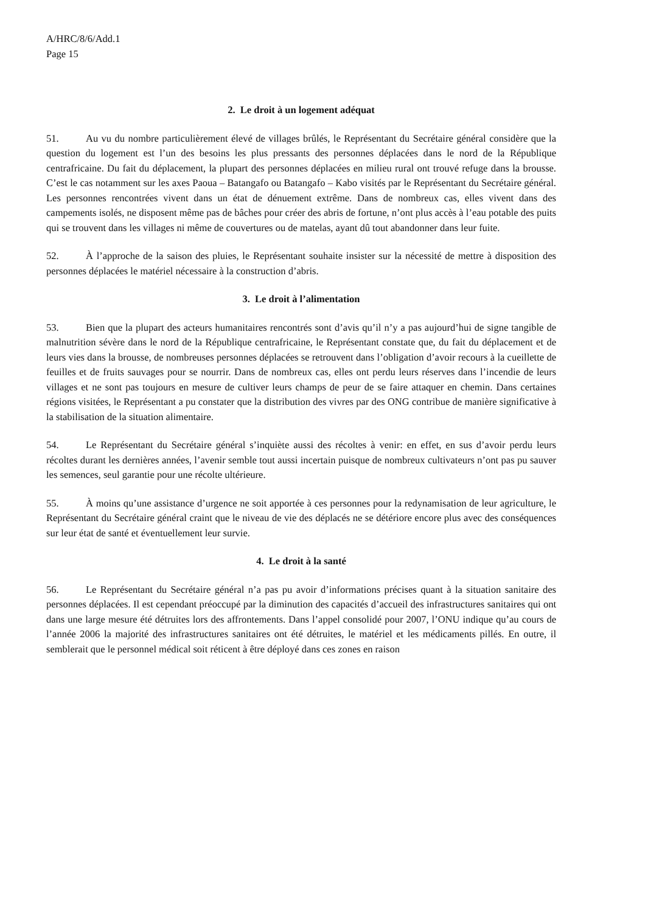A/HRC/8/6/Add.1
Page 15
2. Le droit à un logement adéquat
51. Au vu du nombre particulièrement élevé de villages brûlés, le Représentant du Secrétaire général considère que la question du logement est l’un des besoins les plus pressants des personnes déplacées dans le nord de la République centrafricaine. Du fait du déplacement, la plupart des personnes déplacées en milieu rural ont trouvé refuge dans la brousse. C’est le cas notamment sur les axes Paoua – Batangafo ou Batangafo – Kabo visités par le Représentant du Secrétaire général. Les personnes rencontrées vivent dans un état de dénuement extrême. Dans de nombreux cas, elles vivent dans des campements isolés, ne disposent même pas de bâches pour créer des abris de fortune, n’ont plus accès à l’eau potable des puits qui se trouvent dans les villages ni même de couvertures ou de matelas, ayant dû tout abandonner dans leur fuite.
52. À l’approche de la saison des pluies, le Représentant souhaite insister sur la nécessité de mettre à disposition des personnes déplacées le matériel nécessaire à la construction d’abris.
3. Le droit à l’alimentation
53. Bien que la plupart des acteurs humanitaires rencontrés sont d’avis qu’il n’y a pas aujourd’hui de signe tangible de malnutrition sévère dans le nord de la République centrafricaine, le Représentant constate que, du fait du déplacement et de leurs vies dans la brousse, de nombreuses personnes déplacées se retrouvent dans l’obligation d’avoir recours à la cueillette de feuilles et de fruits sauvages pour se nourrir. Dans de nombreux cas, elles ont perdu leurs réserves dans l’incendie de leurs villages et ne sont pas toujours en mesure de cultiver leurs champs de peur de se faire attaquer en chemin. Dans certaines régions visitées, le Représentant a pu constater que la distribution des vivres par des ONG contribue de manière significative à la stabilisation de la situation alimentaire.
54. Le Représentant du Secrétaire général s’inquiète aussi des récoltes à venir: en effet, en sus d’avoir perdu leurs récoltes durant les dernières années, l’avenir semble tout aussi incertain puisque de nombreux cultivateurs n’ont pas pu sauver les semences, seul garantie pour une récolte ultérieure.
55. À moins qu’une assistance d’urgence ne soit apportée à ces personnes pour la redynamisation de leur agriculture, le Représentant du Secrétaire général craint que le niveau de vie des déplacés ne se détériore encore plus avec des conséquences sur leur état de santé et éventuellement leur survie.
4. Le droit à la santé
56. Le Représentant du Secrétaire général n’a pas pu avoir d’informations précises quant à la situation sanitaire des personnes déplacées. Il est cependant préoccupé par la diminution des capacités d’accueil des infrastructures sanitaires qui ont dans une large mesure été détruites lors des affrontements. Dans l’appel consolidé pour 2007, l’ONU indique qu’au cours de l’année 2006 la majorité des infrastructures sanitaires ont été détruites, le matériel et les médicaments pillés. En outre, il semblerait que le personnel médical soit réticent à être déployé dans ces zones en raison